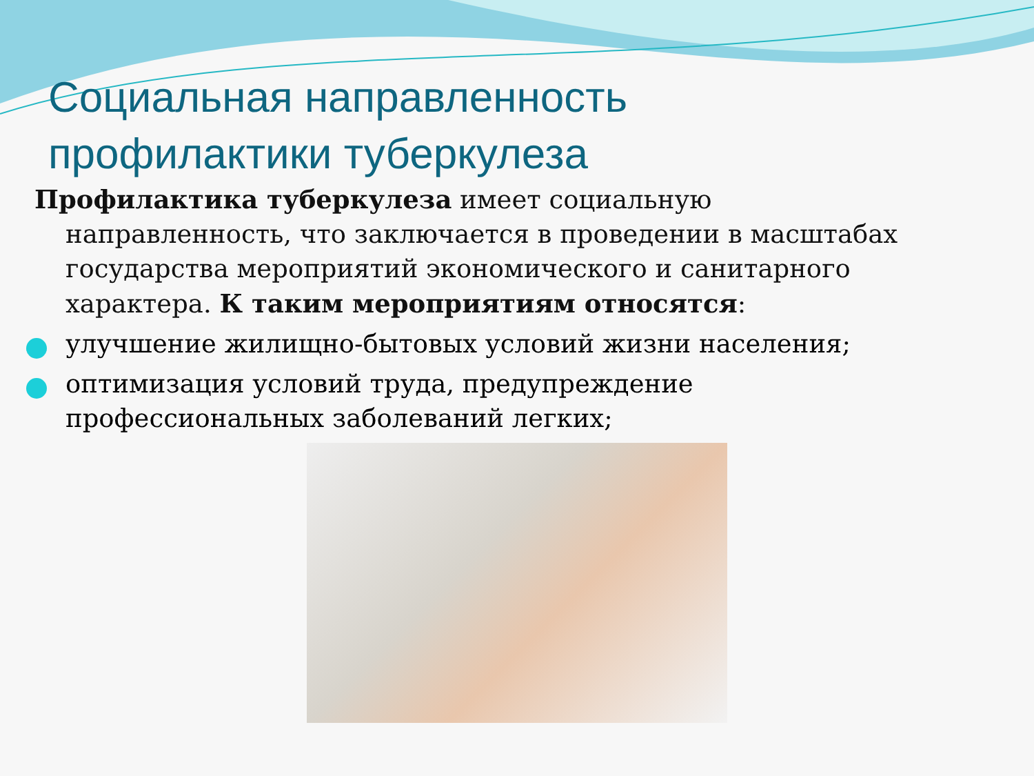Социальная направленность
профилактики туберкулеза
Профилактика туберкулеза имеет социальную
направленность, что заключается в проведении в масштабах
государства мероприятий экономического и санитарного
характера. К таким мероприятиям относятся:
улучшение жилищно-бытовых условий жизни населения;
оптимизация условий труда, предупреждение
профессиональных заболеваний легких;